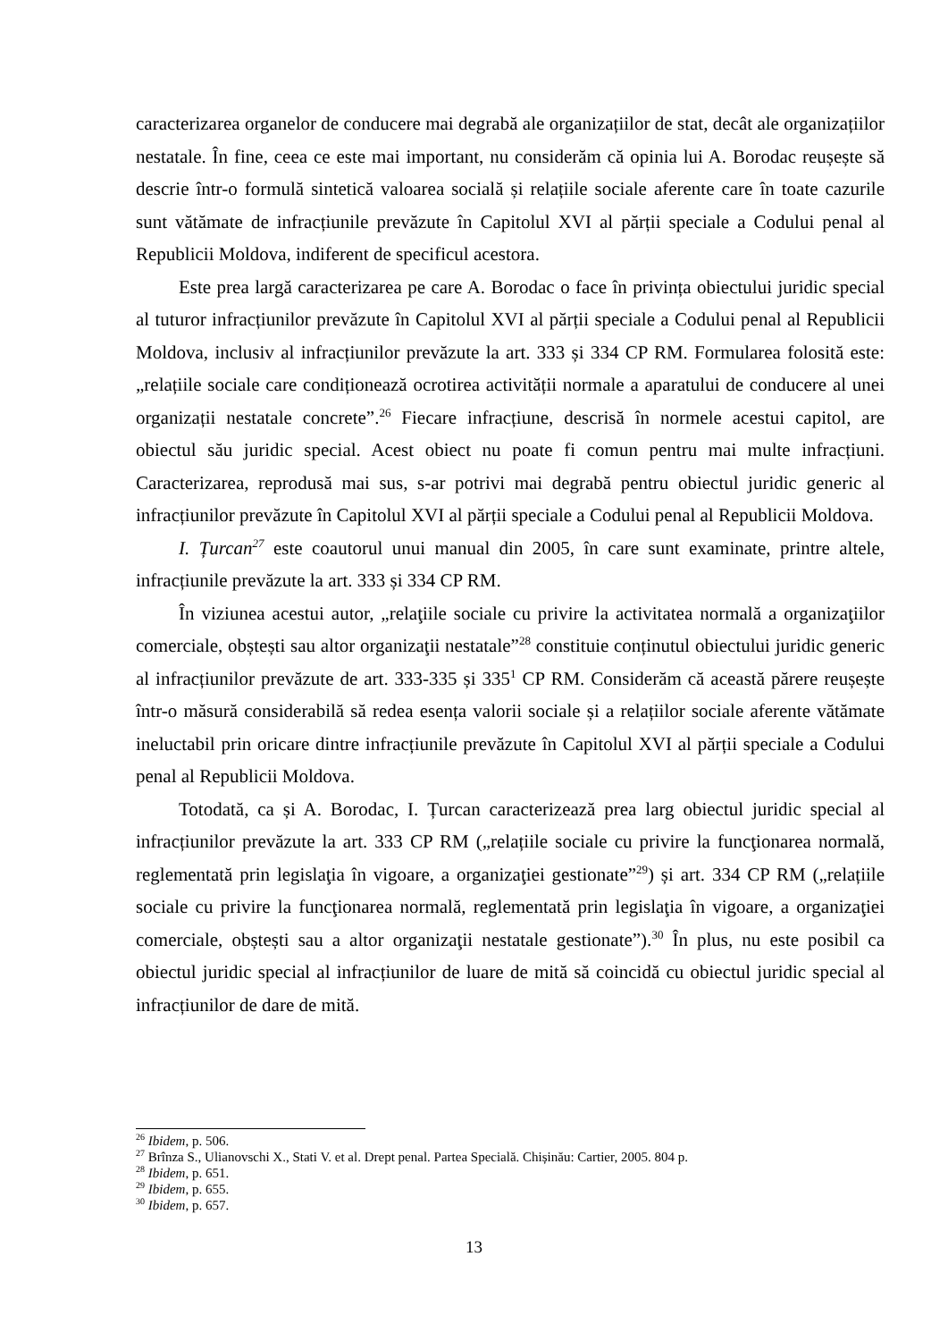caracterizarea organelor de conducere mai degrabă ale organizațiilor de stat, decât ale organizațiilor nestatale. În fine, ceea ce este mai important, nu considerăm că opinia lui A. Borodac reușește să descrie într-o formulă sintetică valoarea socială și relațiile sociale aferente care în toate cazurile sunt vătămate de infracțiunile prevăzute în Capitolul XVI al părții speciale a Codului penal al Republicii Moldova, indiferent de specificul acestora.
Este prea largă caracterizarea pe care A. Borodac o face în privința obiectului juridic special al tuturor infracțiunilor prevăzute în Capitolul XVI al părții speciale a Codului penal al Republicii Moldova, inclusiv al infracțiunilor prevăzute la art. 333 și 334 CP RM. Formularea folosită este: „relațiile sociale care condiționează ocrotirea activității normale a aparatului de conducere al unei organizații nestatale concrete”.<sup>26</sup> Fiecare infracțiune, descrisă în normele acestui capitol, are obiectul său juridic special. Acest obiect nu poate fi comun pentru mai multe infracțiuni. Caracterizarea, reprodusă mai sus, s-ar potrivi mai degrabă pentru obiectul juridic generic al infracțiunilor prevăzute în Capitolul XVI al părții speciale a Codului penal al Republicii Moldova.
I. Țurcan<sup>27</sup> este coautorul unui manual din 2005, în care sunt examinate, printre altele, infracțiunile prevăzute la art. 333 și 334 CP RM.
În viziunea acestui autor, „relaţiile sociale cu privire la activitatea normală a organizaţiilor comerciale, obștești sau altor organizaţii nestatale”<sup>28</sup> constituie conținutul obiectului juridic generic al infracțiunilor prevăzute de art. 333-335 și 335<sup>1</sup> CP RM. Considerăm că această părere reușește într-o măsură considerabilă să redea esența valorii sociale și a relațiilor sociale aferente vătămate ineluctabil prin oricare dintre infracțiunile prevăzute în Capitolul XVI al părții speciale a Codului penal al Republicii Moldova.
Totodată, ca și A. Borodac, I. Țurcan caracterizează prea larg obiectul juridic special al infracțiunilor prevăzute la art. 333 CP RM („relațiile sociale cu privire la funcţionarea normală, reglementată prin legislaţia în vigoare, a organizaţiei gestionate”<sup>29</sup>) și art. 334 CP RM („relațiile sociale cu privire la funcţionarea normală, reglementată prin legislaţia în vigoare, a organizaţiei comerciale, obștești sau a altor organizaţii nestatale gestionate”).<sup>30</sup> În plus, nu este posibil ca obiectul juridic special al infracțiunilor de luare de mită să coincidă cu obiectul juridic special al infracțiunilor de dare de mită.
<sup>26</sup> Ibidem, p. 506.
<sup>27</sup> Brînza S., Ulianovschi X., Stati V. et al. Drept penal. Partea Specială. Chișinău: Cartier, 2005. 804 p.
<sup>28</sup> Ibidem, p. 651.
<sup>29</sup> Ibidem, p. 655.
<sup>30</sup> Ibidem, p. 657.
13